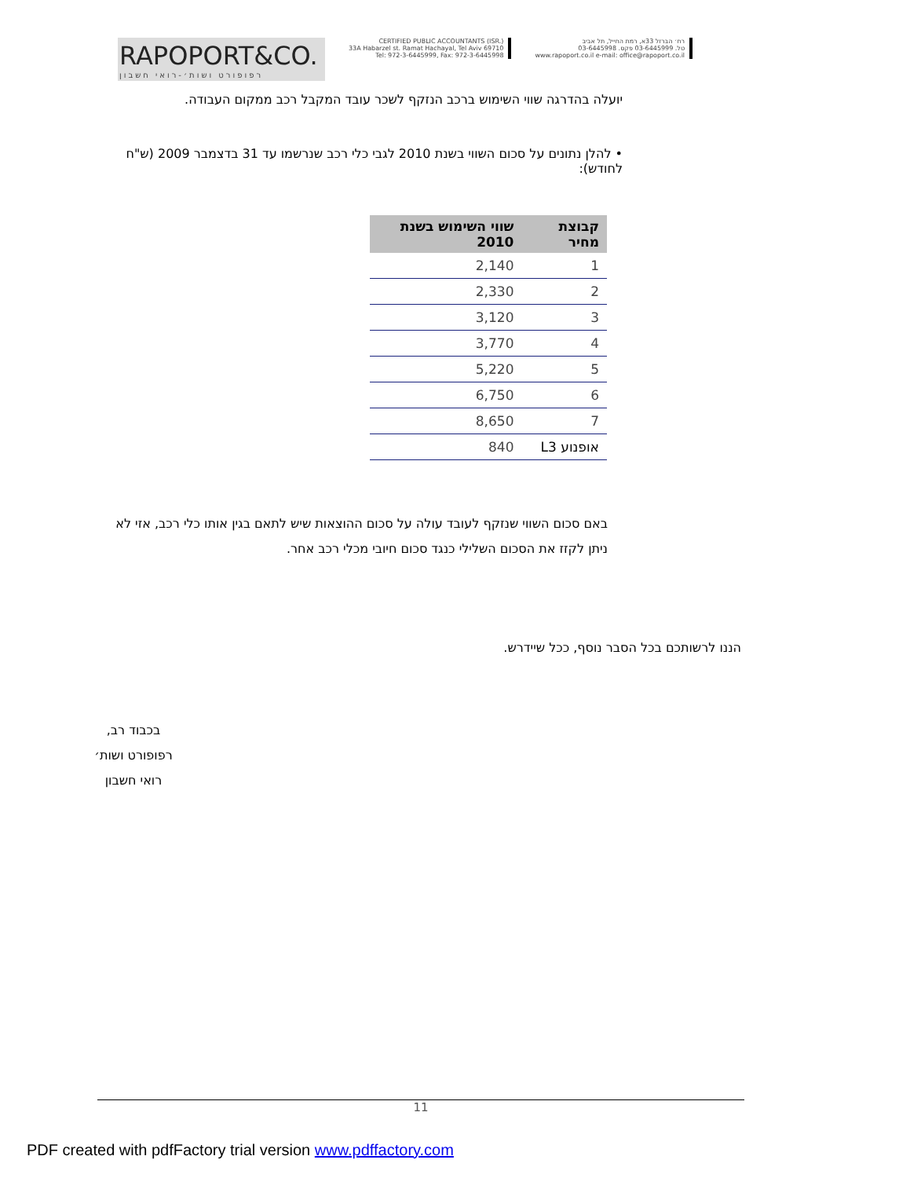RAPOPORT&CO.
רפופורט ושות׳-רואי חשבון
CERTIFIED PUBLIC ACCOUNTANTS (ISR.)
33A Habarzel st. Ramat Hachayal, Tel Aviv 69710
Tel: 972-3-6445999, Fax: 972-3-6445998
רח׳ הברזל 33א, רמת החייל, תל אביב
טל. 03-6445999 פקס. 03-6445998
www.rapoport.co.il e-mail: office@rapoport.co.il
יועלה בהדרגה שווי השימוש ברכב הנזקף לשכר עובד המקבל רכב ממקום העבודה.
• להלן נתונים על סכום השווי בשנת 2010 לגבי כלי רכב שנרשמו עד 31 בדצמבר 2009 (ש"ח לחודש):
| קבוצת מחיר | שווי השימוש בשנת 2010 |
| --- | --- |
| 1 | 2,140 |
| 2 | 2,330 |
| 3 | 3,120 |
| 4 | 3,770 |
| 5 | 5,220 |
| 6 | 6,750 |
| 7 | 8,650 |
| אופנוע L3 | 840 |
באם סכום השווי שנזקף לעובד עולה על סכום ההוצאות שיש לתאם בגין אותו כלי רכב, אזי לא ניתן לקזז את הסכום השלילי כנגד סכום חיובי מכלי רכב אחר.
הננו לרשותכם בכל הסבר נוסף, ככל שיידרש.
בכבוד רב,
רפופורט ושות׳
רואי חשבון
11
PDF created with pdfFactory trial version www.pdffactory.com